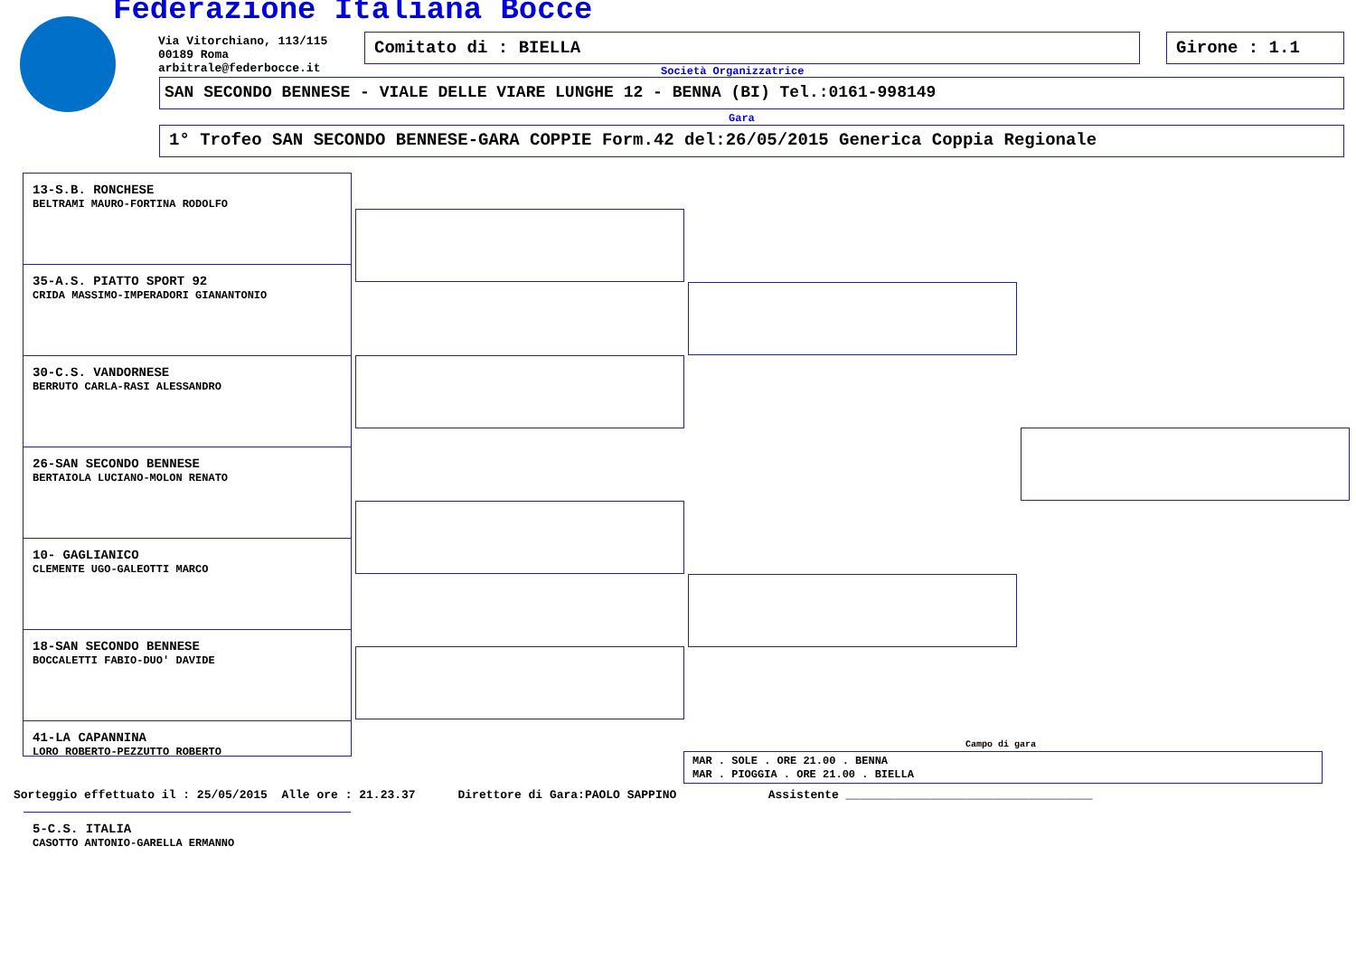Federazione Italiana Bocce
Via Vitorchiano, 113/115
00189 Roma
arbitrale@federbocce.it
Comitato di : BIELLA Girone : 1.1
Società Organizzatrice
SAN SECONDO BENNESE - VIALE DELLE VIARE LUNGHE 12 - BENNA (BI) Tel.:0161-998149
Gara
1° Trofeo SAN SECONDO BENNESE-GARA COPPIE Form.42 del:26/05/2015 Generica Coppia Regionale
13-S.B. RONCHESE
BELTRAMI MAURO-FORTINA RODOLFO
35-A.S. PIATTO SPORT 92
CRIDA MASSIMO-IMPERADORI GIANANTONIO
30-C.S. VANDORNESE
BERRUTO CARLA-RASI ALESSANDRO
26-SAN SECONDO BENNESE
BERTAIOLA LUCIANO-MOLON RENATO
10- GAGLIANICO
CLEMENTE UGO-GALEOTTI MARCO
18-SAN SECONDO BENNESE
BOCCALETTI FABIO-DUO' DAVIDE
41-LA CAPANNINA
LORO ROBERTO-PEZZUTTO ROBERTO
5-C.S. ITALIA
CASOTTO ANTONIO-GARELLA ERMANNO
Campo di gara
MAR . SOLE . ORE 21.00 . BENNA
MAR . PIOGGIA . ORE 21.00 . BIELLA
Sorteggio effettuato il : 25/05/2015 Alle ore : 21.23.37 Direttore di Gara:PAOLO SAPPINO Assistente ___________________________________